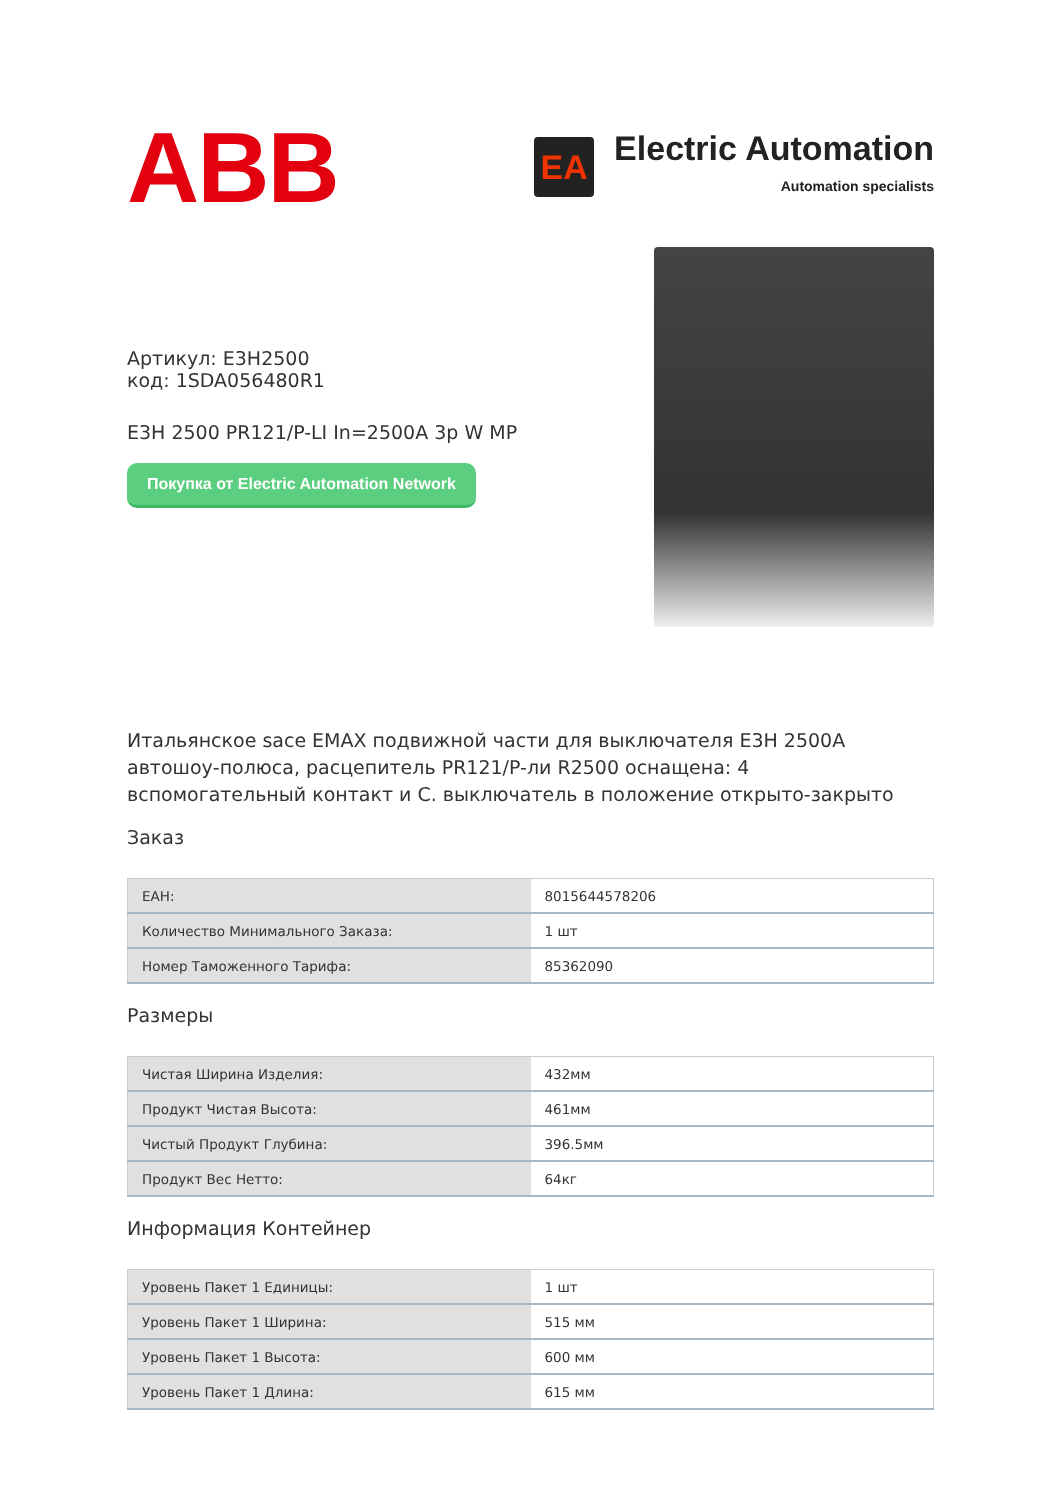ABB
EA
Electric Automation
Automation specialists
Артикул: E3H2500
код: 1SDA056480R1
E3H 2500 PR121/P-LI In=2500A 3p W MP
Покупка от Electric Automation Network
Итальянское sace EMAX подвижной части для выключателя E3H 2500A автошоу-полюса, расцепитель PR121/P-ли R2500 оснащена: 4 вспомогательный контакт и С. выключатель в положение открыто-закрыто
Заказ
| ЕАН: | 8015644578206 |
| Количество Минимального Заказа: | 1 шт |
| Номер Таможенного Тарифа: | 85362090 |
Размеры
| Чистая Ширина Изделия: | 432мм |
| Продукт Чистая Высота: | 461мм |
| Чистый Продукт Глубина: | 396.5мм |
| Продукт Вес Нетто: | 64кг |
Информация Контейнер
| Уровень Пакет 1 Единицы: | 1 шт |
| Уровень Пакет 1 Ширина: | 515 мм |
| Уровень Пакет 1 Высота: | 600 мм |
| Уровень Пакет 1 Длина: | 615 мм |